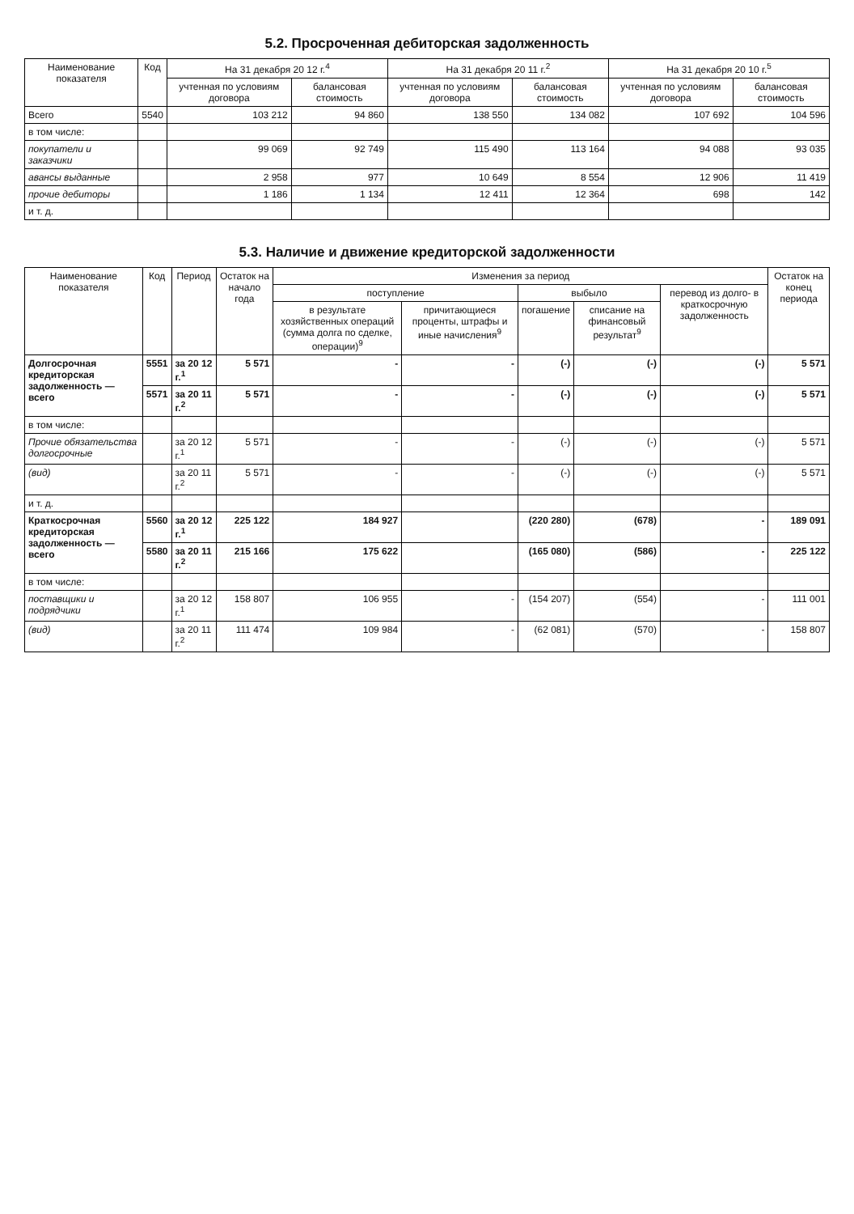5.2. Просроченная дебиторская задолженность
| Наименование показателя | Код | На 31 декабря 20 12 г.<sup>4</sup> | | На 31 декабря 20 11 г.<sup>2</sup> | | На 31 декабря 20 10 г.<sup>5</sup> | |
| --- | --- | --- | --- | --- | --- | --- | --- |
| | | учтенная по условиям договора | балансовая стоимость | учтенная по условиям договора | балансовая стоимость | учтенная по условиям договора | балансовая стоимость |
| Всего | 5540 | 103 212 | 94 860 | 138 550 | 134 082 | 107 692 | 104 596 |
| в том числе: | | | | | | | |
| покупатели и заказчики | | 99 069 | 92 749 | 115 490 | 113 164 | 94 088 | 93 035 |
| авансы выданные | | 2 958 | 977 | 10 649 | 8 554 | 12 906 | 11 419 |
| прочие дебиторы | | 1 186 | 1 134 | 12 411 | 12 364 | 698 | 142 |
| и т. д. | | | | | | | |
5.3. Наличие и движение кредиторской задолженности
| Наименование показателя | Код | Период | Остаток на начало года | Изменения за период | | | | | Остаток на конец периода |
| --- | --- | --- | --- | --- | --- | --- | --- | --- | --- |
| | | | | поступление | | выбыло | | перевод из долго- в краткосрочную задолженность | |
| | | | | в результате хозяйственных операций (сумма долга по сделке, операции)<sup>9</sup> | причитающиеся проценты, штрафы и иные начисления<sup>9</sup> | погашение | списание на финансовый результат<sup>9</sup> | | |
| Долгосрочная кредиторская задолженность — всего | 5551 | за 20 12 г.<sup>1</sup> | 5 571 | - | - | (-) | (-) | (-) | 5 571 |
| | 5571 | за 20 11 г.<sup>2</sup> | 5 571 | - | - | (-) | (-) | (-) | 5 571 |
| в том числе: | | | | | | | | | |
| Прочие обязательства долгосрочные | | за 20 12 г.<sup>1</sup> | 5 571 | - | - | (-) | (-) | (-) | 5 571 |
| (вид) | | за 20 11 г.<sup>2</sup> | 5 571 | - | - | (-) | (-) | (-) | 5 571 |
| и т. д. | | | | | | | | | |
| Краткосрочная кредиторская задолженность — всего | 5560 | за 20 12 г.<sup>1</sup> | 225 122 | 184 927 | | (220 280) | (678) | - | 189 091 |
| | 5580 | за 20 11 г.<sup>2</sup> | 215 166 | 175 622 | | (165 080) | (586) | - | 225 122 |
| в том числе: | | | | | | | | | |
| поставщики и подрядчики | | за 20 12 г.<sup>1</sup> | 158 807 | 106 955 | - | (154 207) | (554) | - | 111 001 |
| (вид) | | за 20 11 г.<sup>2</sup> | 111 474 | 109 984 | - | (62 081) | (570) | - | 158 807 |